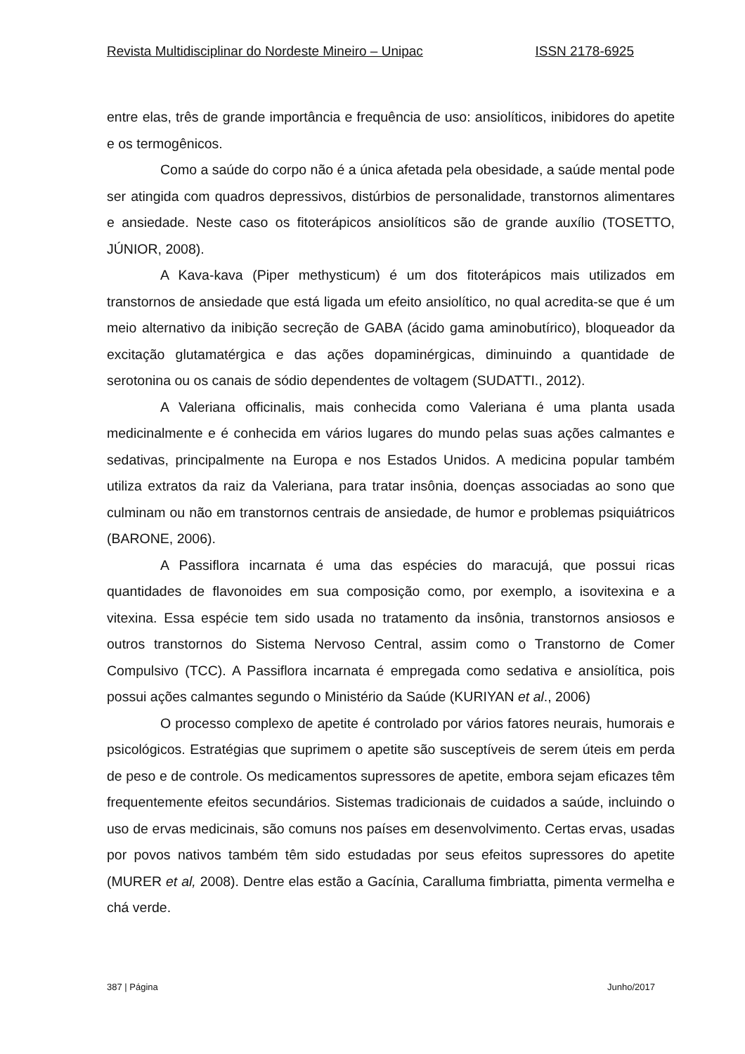Revista Multidisciplinar do Nordeste Mineiro – Unipac ISSN 2178-6925
entre elas, três de grande importância e frequência de uso: ansiolíticos, inibidores do apetite e os termogênicos.
Como a saúde do corpo não é a única afetada pela obesidade, a saúde mental pode ser atingida com quadros depressivos, distúrbios de personalidade, transtornos alimentares e ansiedade. Neste caso os fitoterápicos ansiolíticos são de grande auxílio (TOSETTO, JÚNIOR, 2008).
A Kava-kava (Piper methysticum) é um dos fitoterápicos mais utilizados em transtornos de ansiedade que está ligada um efeito ansiolítico, no qual acredita-se que é um meio alternativo da inibição secreção de GABA (ácido gama aminobutírico), bloqueador da excitação glutamatérgica e das ações dopaminérgicas, diminuindo a quantidade de serotonina ou os canais de sódio dependentes de voltagem (SUDATTI., 2012).
A Valeriana officinalis, mais conhecida como Valeriana é uma planta usada medicinalmente e é conhecida em vários lugares do mundo pelas suas ações calmantes e sedativas, principalmente na Europa e nos Estados Unidos. A medicina popular também utiliza extratos da raiz da Valeriana, para tratar insônia, doenças associadas ao sono que culminam ou não em transtornos centrais de ansiedade, de humor e problemas psiquiátricos (BARONE, 2006).
A Passiflora incarnata é uma das espécies do maracujá, que possui ricas quantidades de flavonoides em sua composição como, por exemplo, a isovitexina e a vitexina. Essa espécie tem sido usada no tratamento da insônia, transtornos ansiosos e outros transtornos do Sistema Nervoso Central, assim como o Transtorno de Comer Compulsivo (TCC). A Passiflora incarnata é empregada como sedativa e ansiolítica, pois possui ações calmantes segundo o Ministério da Saúde (KURIYAN et al., 2006)
O processo complexo de apetite é controlado por vários fatores neurais, humorais e psicológicos. Estratégias que suprimem o apetite são susceptíveis de serem úteis em perda de peso e de controle. Os medicamentos supressores de apetite, embora sejam eficazes têm frequentemente efeitos secundários. Sistemas tradicionais de cuidados a saúde, incluindo o uso de ervas medicinais, são comuns nos países em desenvolvimento. Certas ervas, usadas por povos nativos também têm sido estudadas por seus efeitos supressores do apetite (MURER et al, 2008). Dentre elas estão a Gacínia, Caralluma fimbriatta, pimenta vermelha e chá verde.
387 | Página Junho/2017